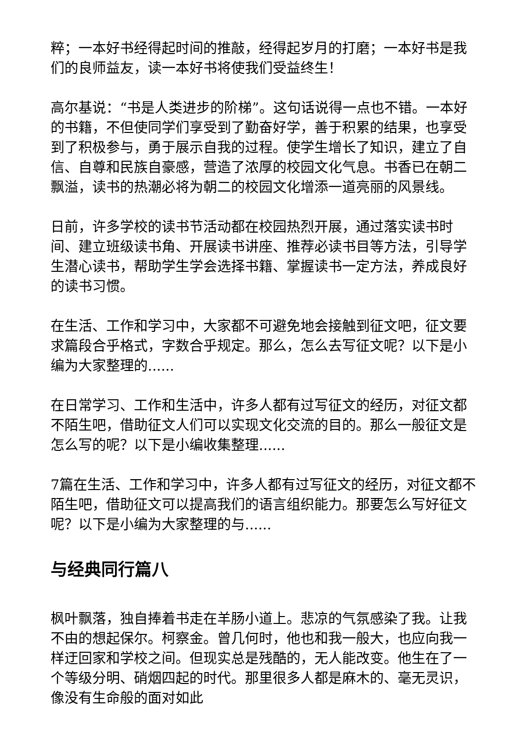粹；一本好书经得起时间的推敲，经得起岁月的打磨；一本好书是我们的良师益友，读一本好书将使我们受益终生！
高尔基说：“书是人类进步的阶梯”。这句话说得一点也不错。一本好的书籍，不但使同学们享受到了勤奋好学，善于积累的结果，也享受到了积极参与，勇于展示自我的过程。使学生增长了知识，建立了自信、自尊和民族自豪感，营造了浓厚的校园文化气息。书香已在朝二飘溢，读书的热潮必将为朝二的校园文化增添一道亮丽的风景线。
日前，许多学校的读书节活动都在校园热烈开展，通过落实读书时间、建立班级读书角、开展读书讲座、推荐必读书目等方法，引导学生潜心读书，帮助学生学会选择书籍、掌握读书一定方法，养成良好的读书习惯。
在生活、工作和学习中，大家都不可避免地会接触到征文吧，征文要求篇段合乎格式，字数合乎规定。那么，怎么去写征文呢？以下是小编为大家整理的......
在日常学习、工作和生活中，许多人都有过写征文的经历，对征文都不陌生吧，借助征文人们可以实现文化交流的目的。那么一般征文是怎么写的呢？以下是小编收集整理......
7篇在生活、工作和学习中，许多人都有过写征文的经历，对征文都不陌生吧，借助征文可以提高我们的语言组织能力。那要怎么写好征文呢？以下是小编为大家整理的与......
与经典同行篇八
枫叶飘落，独自捧着书走在羊肠小道上。悲凉的气氛感染了我。让我不由的想起保尔。柯察金。曾几何时，他也和我一般大，也应向我一样迂回家和学校之间。但现实总是残酷的，无人能改变。他生在了一个等级分明、硝烟四起的时代。那里很多人都是麻木的、毫无灵识，像没有生命般的面对如此